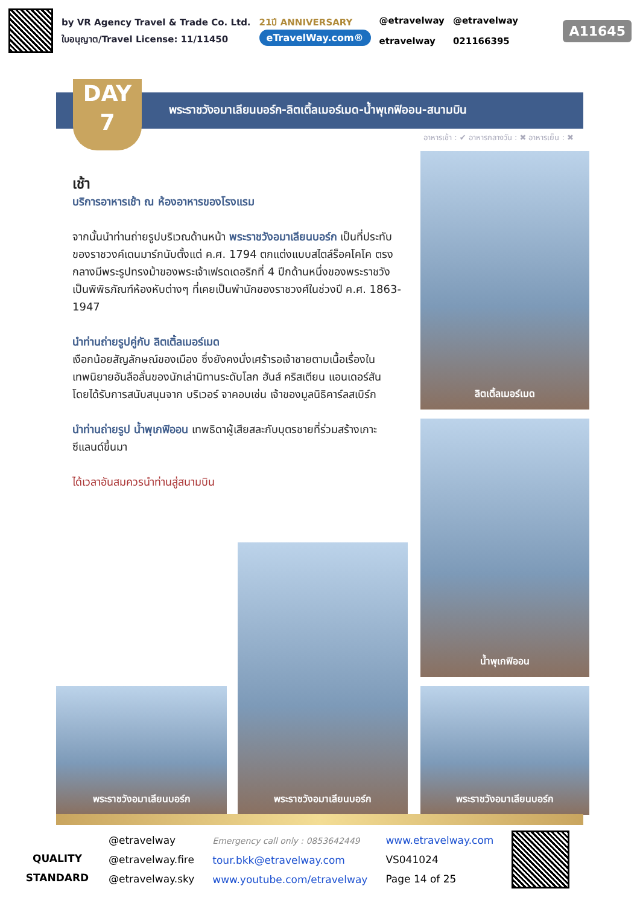by VR Agency Travel & Trade Co. Ltd.
ใบอนุญาต/Travel License: 11/11450
21ปี ANNIVERSARY
eTravelWay.com®
@etravelway
etravelway
@etravelway
021166395
A11645
DAY
7
พระราชวังอมาเลียนบอร์ก-ลิตเติ้ลเมอร์เมด-น้ำพุเกฟิออน-สนามบิน
อาหารเช้า : ✔ อาหารกลางวัน : ✖ อาหารเย็น : ✖
เช้า
บริการอาหารเช้า ณ ห้องอาหารของโรงแรม
จากนั้นนำท่านถ่ายรูปบริเวณด้านหน้า พระราชวังอมาเลียนบอร์ก เป็นที่ประทับของราชวงค์เดนมาร์กนับตั้งแต่ ค.ศ. 1794 ตกแต่งแบบสไตล์ร็อคโคโค ตรงกลางมีพระรูปทรงม้าของพระเจ้าเฟรดเดอริกที่ 4 ปีกด้านหนึ่งของพระราชวังเป็นพิพิธภัณฑ์ห้องหับต่างๆ ที่เคยเป็นพำนักของราชวงศ์ในช่วงปี ค.ศ. 1863-1947
นำท่านถ่ายรูปคู่กับ ลิตเติ้ลเมอร์เมด
เงือกน้อยสัญลักษณ์ของเมือง ซึ่งยังคงนั่งเศร้ารอเจ้าชายตามเนื้อเรื่องในเทพนิยายอันลือลั่นของนักเล่านิทานระดับโลก ฮันส์ คริสเตียน แอนเดอร์สัน โดยได้รับการสนับสนุนจาก บริเวอร์ จาคอบเซ่น เจ้าของมูลนิธิคาร์ลสเบิร์ก
นำท่านถ่ายรูป น้ำพุเกฟิออน เทพธิดาผู้เสียสละกับบุตรชายที่ร่วมสร้างเกาะซีแลนด์ขึ้นมา
ได้เวลาอันสมควรนำท่านสู่สนามบิน
ลิตเติ้ลเมอร์เมด
น้ำพุเกฟิออน
พระราชวังอมาเลียนบอร์ก
พระราชวังอมาเลียนบอร์ก
พระราชวังอมาเลียนบอร์ก
QUALITY STANDARD
@etravelway
@etravelway.fire
@etravelway.sky
Emergency call only : 0853642449
tour.bkk@etravelway.com
www.youtube.com/etravelway
www.etravelway.com
VS041024
Page 14 of 25